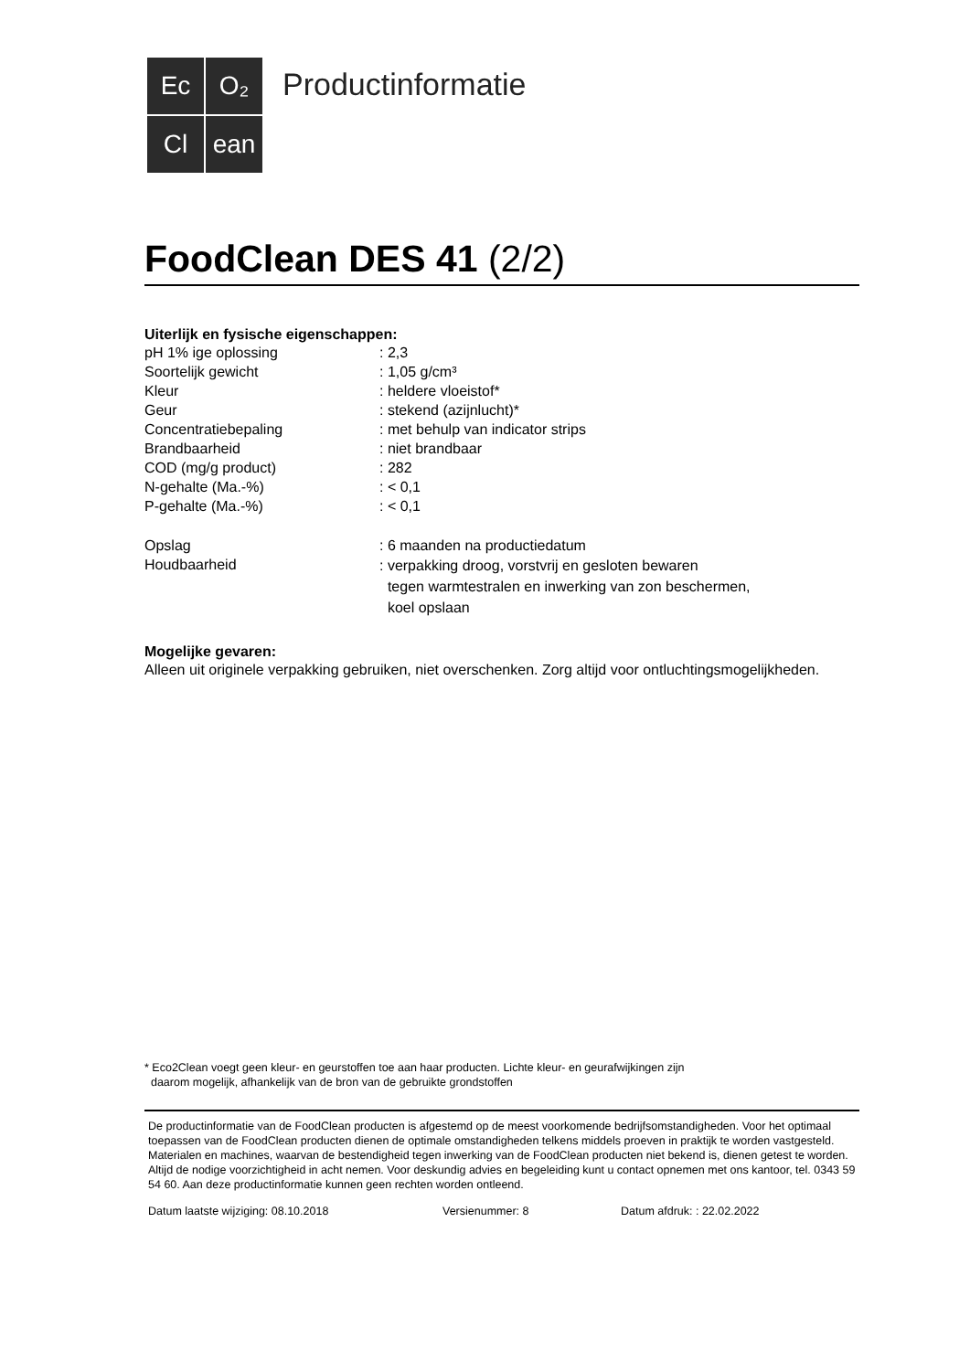Ec
O₂
Cl
ean
Productinformatie
FoodClean DES 41 (2/2)
Uiterlijk en fysische eigenschappen:
| pH 1% ige oplossing | : 2,3 |
| Soortelijk gewicht | : 1,05 g/cm³ |
| Kleur | : heldere vloeistof* |
| Geur | : stekend (azijnlucht)* |
| Concentratiebepaling | : met behulp van indicator strips |
| Brandbaarheid | : niet brandbaar |
| COD (mg/g product) | : 282 |
| N-gehalte (Ma.-%) | : < 0,1 |
| P-gehalte (Ma.-%) | : < 0,1 |
| Opslag | : 6 maanden na productiedatum |
| Houdbaarheid | : verpakking droog, vorstvrij en gesloten bewaren tegen warmtestralen en inwerking van zon beschermen, koel opslaan |
Mogelijke gevaren:
Alleen uit originele verpakking gebruiken, niet overschenken. Zorg altijd voor ontluchtingsmogelijkheden.
* Eco2Clean voegt geen kleur- en geurstoffen toe aan haar producten. Lichte kleur- en geurafwijkingen zijn
daarom mogelijk, afhankelijk van de bron van de gebruikte grondstoffen
De productinformatie van de FoodClean producten is afgestemd op de meest voorkomende bedrijfsomstandigheden. Voor het optimaal toepassen van de FoodClean producten dienen de optimale omstandigheden telkens middels proeven in praktijk te worden vastgesteld. Materialen en machines, waarvan de bestendigheid tegen inwerking van de FoodClean producten niet bekend is, dienen getest te worden. Altijd de nodige voorzichtigheid in acht nemen. Voor deskundig advies en begeleiding kunt u contact opnemen met ons kantoor, tel. 0343 59 54 60. Aan deze productinformatie kunnen geen rechten worden ontleend.
Datum laatste wijziging: 08.10.2018 Versienummer: 8 Datum afdruk: : 22.02.2022